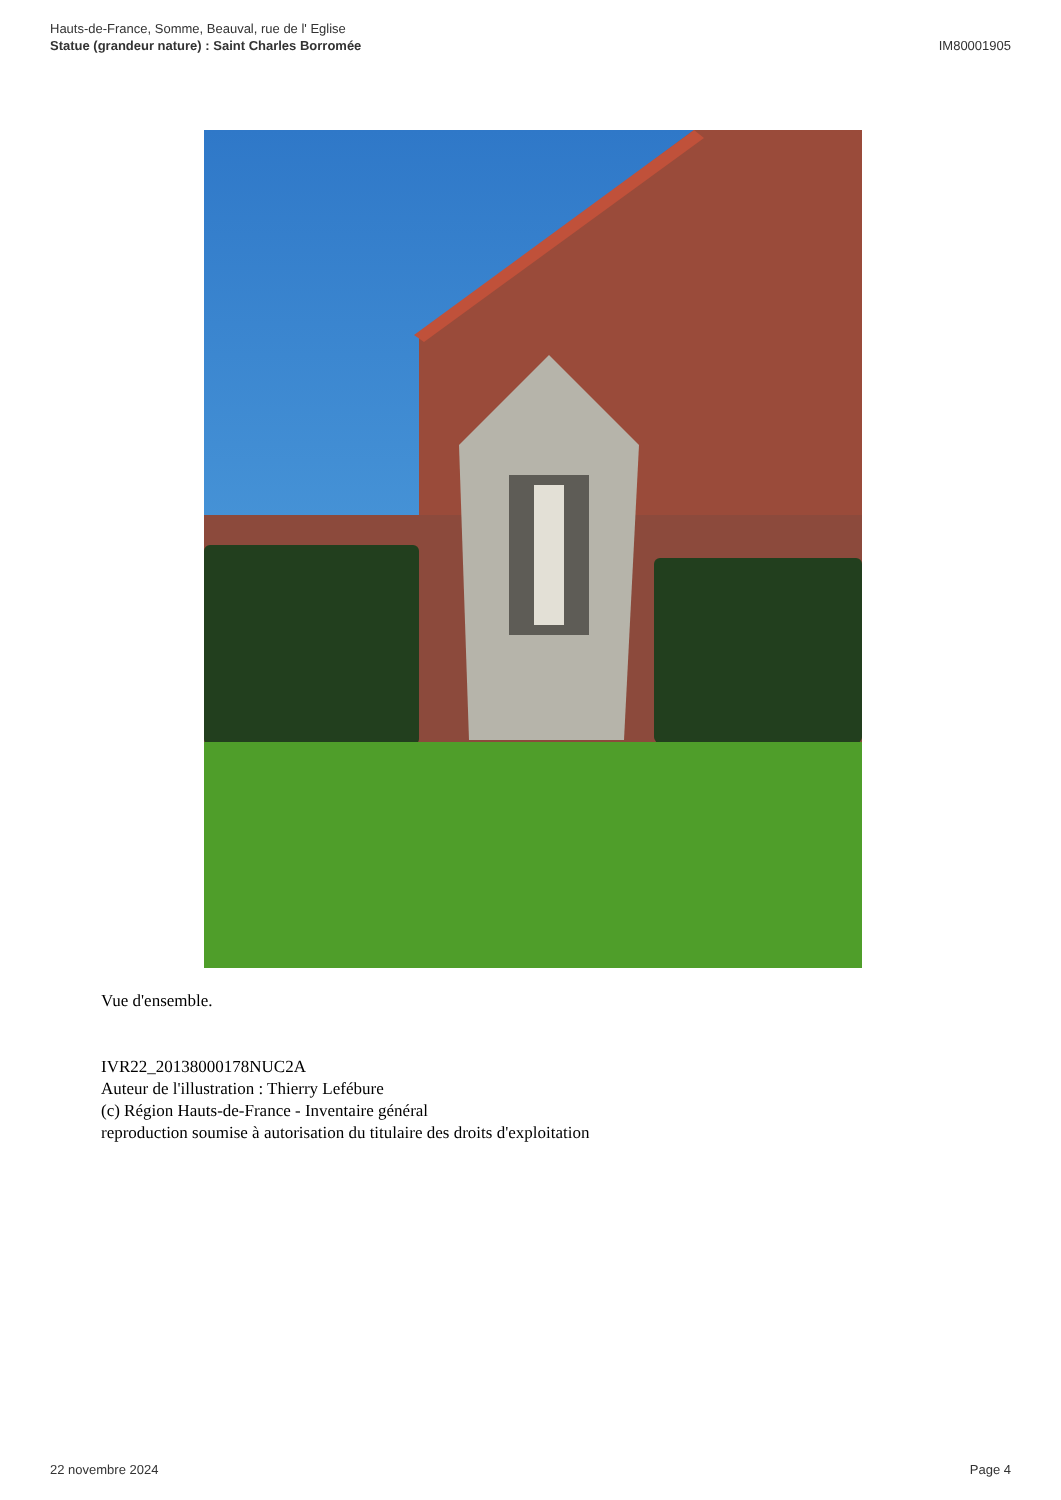Hauts-de-France, Somme, Beauval, rue de l' Eglise
Statue (grandeur nature) : Saint Charles Borromée
IM80001905
Vue d'ensemble.
IVR22_20138000178NUC2A
Auteur de l'illustration : Thierry Lefébure
(c) Région Hauts-de-France - Inventaire général
reproduction soumise à autorisation du titulaire des droits d'exploitation
22 novembre 2024 Page 4